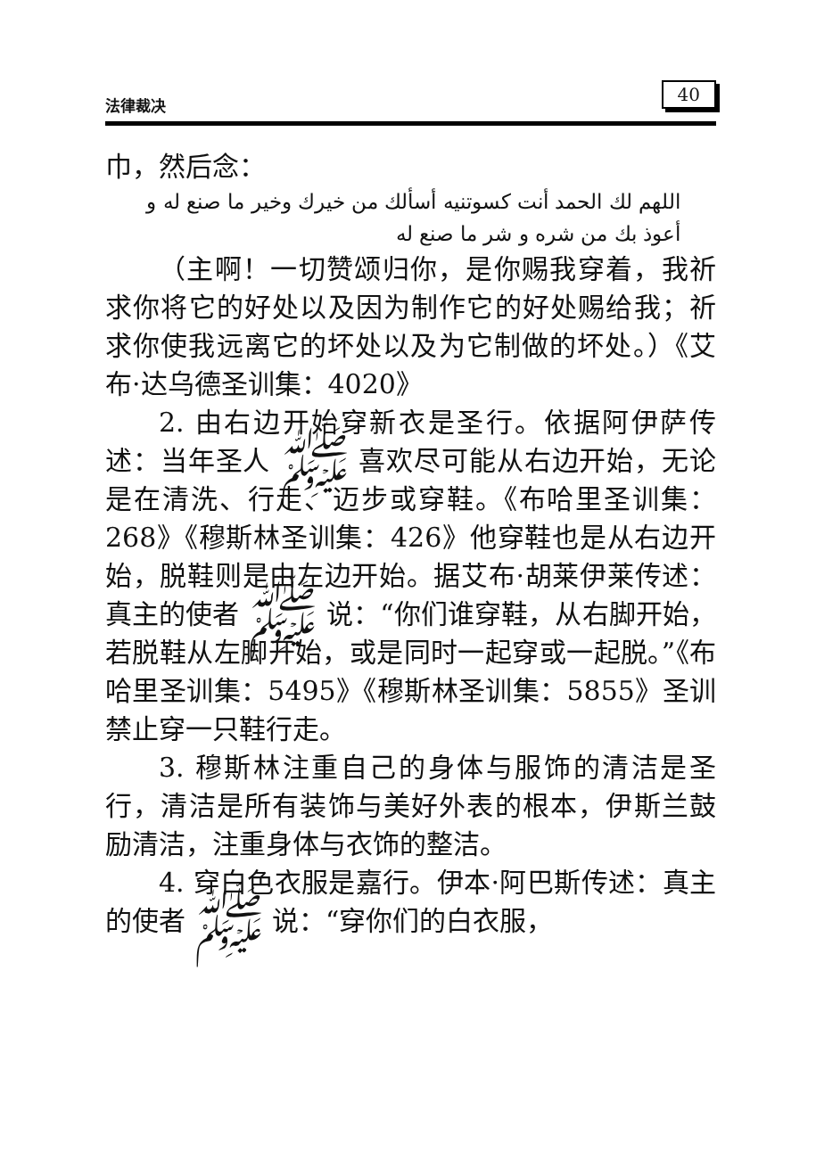法律裁决 40
巾，然后念：
اللهم لك الحمد أنت كسوتنيه أسألك من خيرك وخير ما صنع له و أعوذ بك من شره و شر ما صنع له
（主啊！一切赞颂归你，是你赐我穿着，我祈求你将它的好处以及因为制作它的好处赐给我；祈求你使我远离它的坏处以及为它制做的坏处。）《艾布·达乌德圣训集：4020》
2. 由右边开始穿新衣是圣行。依据阿伊萨传述：当年圣人 ﷺ 喜欢尽可能从右边开始，无论是在清洗、行走、迈步或穿鞋。《布哈里圣训集：268》《穆斯林圣训集：426》他穿鞋也是从右边开始，脱鞋则是由左边开始。据艾布·胡莱伊莱传述：真主的使者 ﷺ 说：“你们谁穿鞋，从右脚开始，若脱鞋从左脚开始，或是同时一起穿或一起脱。”《布哈里圣训集：5495》《穆斯林圣训集：5855》圣训禁止穿一只鞋行走。
3. 穆斯林注重自己的身体与服饰的清洁是圣行，清洁是所有装饰与美好外表的根本，伊斯兰鼓励清洁，注重身体与衣饰的整洁。
4. 穿白色衣服是嘉行。伊本·阿巴斯传述：真主的使者 ﷺ 说：“穿你们的白衣服，